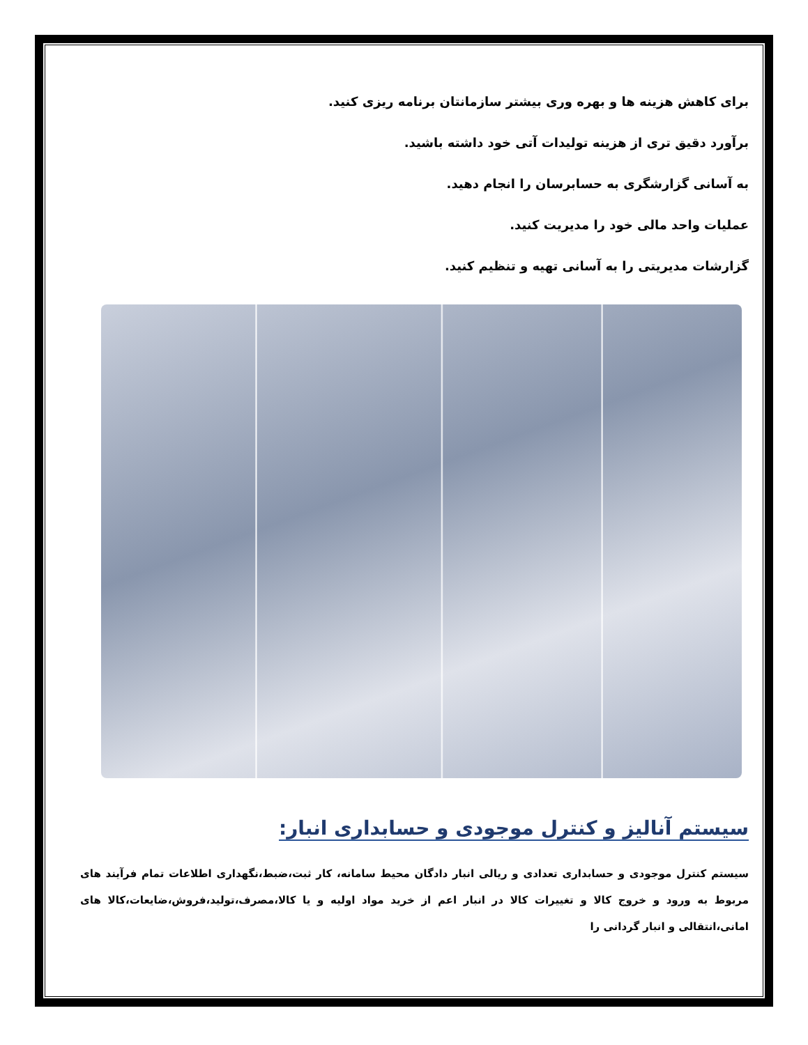برای کاهش هزینه ها و بهره وری بیشتر سازمانتان برنامه ریزی کنید.
برآورد دقیق تری از هزینه تولیدات آتی خود داشته باشید.
به آسانی گزارشگری به حسابرسان را انجام دهید.
عملیات واحد مالی خود را مدیریت کنید.
گزارشات مدیریتی را به آسانی تهیه و تنظیم کنید.
سیستم آنالیز و کنترل موجودی و حسابداری انبار:
سیستم کنترل موجودی و حسابداری تعدادی و ریالی انبار دادگان محیط سامانه، کار ثبت،ضبط،نگهداری اطلاعات تمام فرآیند های مربوط به ورود و خروج کالا و تغییرات کالا در انبار اعم از خرید مواد اولیه و یا کالا،مصرف،تولید،فروش،ضایعات،کالا های امانی،انتقالی و انبار گردانی را